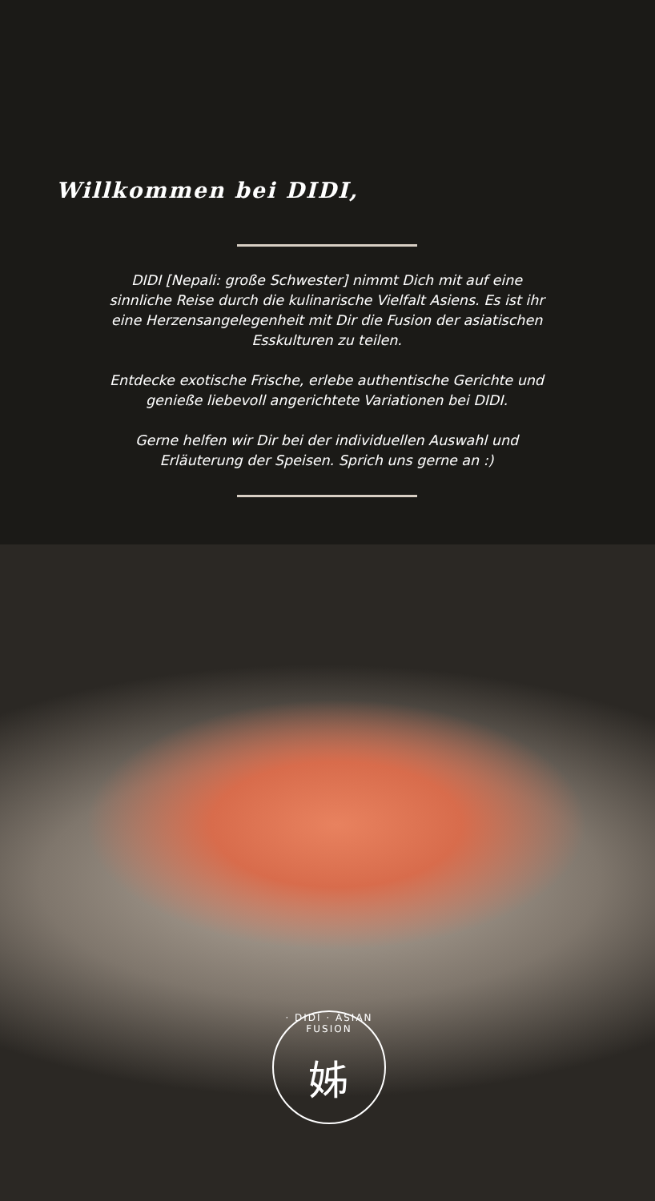Willkommen bei DIDI,
DIDI [Nepali: große Schwester] nimmt Dich mit auf eine sinnliche Reise durch die kulinarische Vielfalt Asiens. Es ist ihr eine Herzensangelegenheit mit Dir die Fusion der asiatischen Esskulturen zu teilen.
Entdecke exotische Frische, erlebe authentische Gerichte und genieße liebevoll angerichtete Variationen bei DIDI.
Gerne helfen wir Dir bei der individuellen Auswahl und Erläuterung der Speisen. Sprich uns gerne an :)
· DIDI · ASIAN FUSION
姊